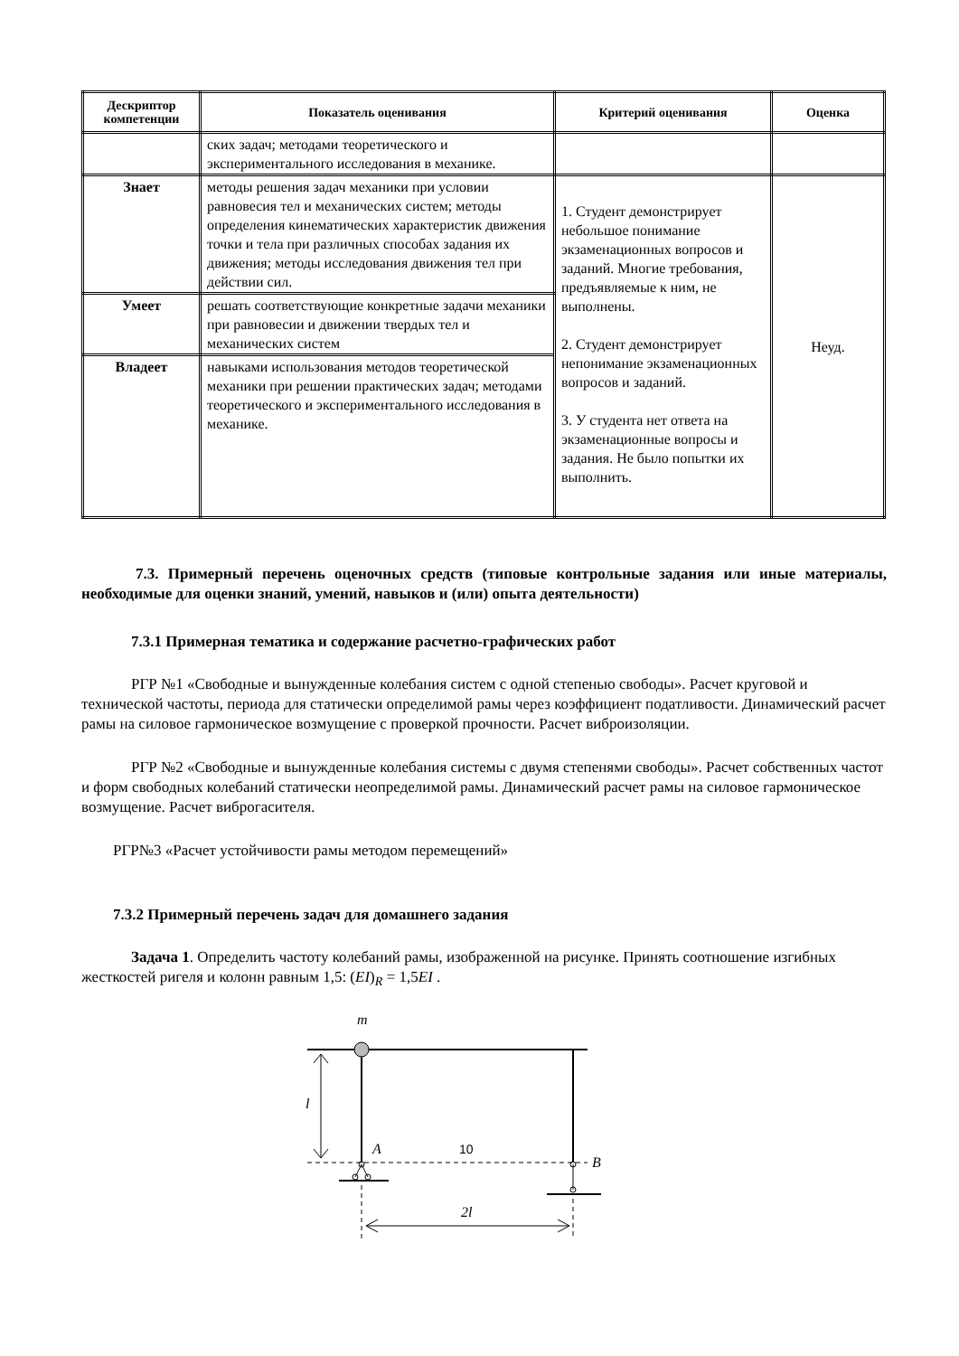| Дескриптор компетенции | Показатель оценивания | Критерий оценивания | Оценка |
| --- | --- | --- | --- |
| | ских задач; методами теоретического и экспериментального исследования в механике. | | |
| Знает | методы решения задач механики при условии равновесия тел и механических систем; методы определения кинематических характеристик движения точки и тела при различных способах задания их движения; методы исследования движения тел при действии сил. | 1. Студент демонстрирует небольшое понимание экзаменационных вопросов и заданий. Многие требования, предъявляемые к ним, не выполнены. 2. Студент демонстрирует непонимание экзаменационных вопросов и заданий. 3. У студента нет ответа на экзаменационные вопросы и задания. Не было попытки их выполнить. | Неуд. |
| Умеет | решать соответствующие конкретные задачи механики при равновесии и движении твердых тел и механических систем | | |
| Владеет | навыками использования методов теоретической механики при решении практических задач; методами теоретического и экспериментального исследования в механике. | | |
7.3. Примерный перечень оценочных средств (типовые контрольные задания или иные материалы, необходимые для оценки знаний, умений, навыков и (или) опыта деятельности)
7.3.1 Примерная тематика и содержание расчетно-графических работ
РГР №1 «Свободные и вынужденные колебания систем с одной степенью свободы». Расчет круговой и технической частоты, периода для статически определимой рамы через коэффициент податливости. Динамический расчет рамы на силовое гармоническое возмущение с проверкой прочности. Расчет виброизоляции.
РГР №2 «Свободные и вынужденные колебания системы с двумя степенями свободы». Расчет собственных частот и форм свободных колебаний статически неопределимой рамы. Динамический расчет рамы на силовое гармоническое возмущение. Расчет виброгасителя.
РГР№3 «Расчет устойчивости рамы методом перемещений»
7.3.2 Примерный перечень задач для домашнего задания
Задача 1. Определить частоту колебаний рамы, изображенной на рисунке. Принять соотношение изгибных жесткостей ригеля и колонн равным 1,5: (EI)<sub>R</sub> = 1,5EI .
m
l
A
B
2l
10